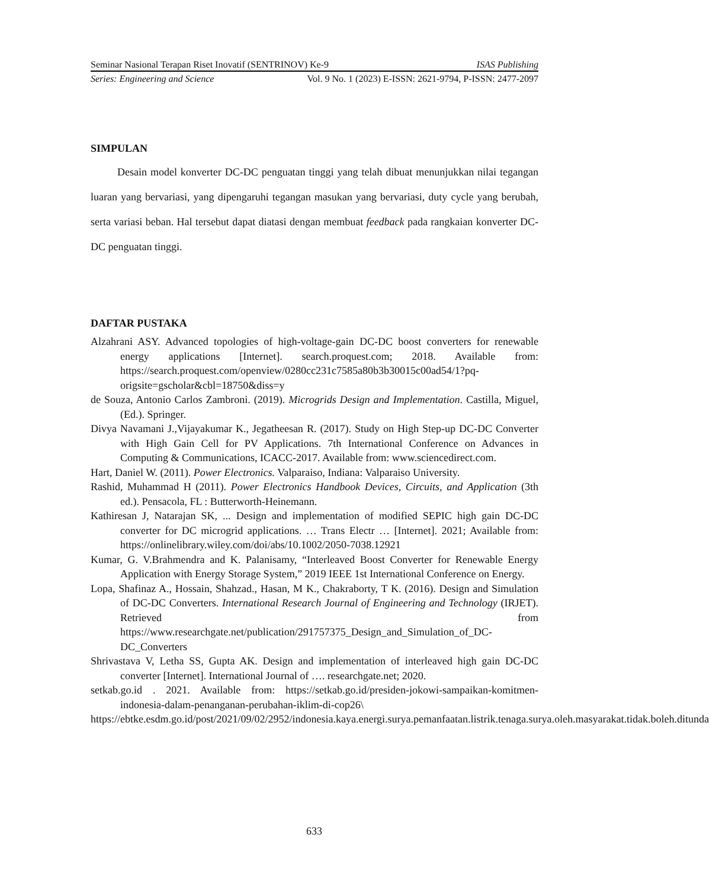Seminar Nasional Terapan Riset Inovatif (SENTRINOV) Ke-9 ISAS Publishing
Series: Engineering and Science Vol. 9 No. 1 (2023) E-ISSN: 2621-9794, P-ISSN: 2477-2097
SIMPULAN
Desain model konverter DC-DC penguatan tinggi yang telah dibuat menunjukkan nilai tegangan luaran yang bervariasi, yang dipengaruhi tegangan masukan yang bervariasi, duty cycle yang berubah, serta variasi beban. Hal tersebut dapat diatasi dengan membuat feedback pada rangkaian konverter DC-DC penguatan tinggi.
DAFTAR PUSTAKA
Alzahrani ASY. Advanced topologies of high-voltage-gain DC-DC boost converters for renewable energy applications [Internet]. search.proquest.com; 2018. Available from: https://search.proquest.com/openview/0280cc231c7585a80b3b30015c00ad54/1?pq-origsite=gscholar&cbl=18750&diss=y
de Souza, Antonio Carlos Zambroni. (2019). Microgrids Design and Implementation. Castilla, Miguel, (Ed.). Springer.
Divya Navamani J.,Vijayakumar K., Jegatheesan R. (2017). Study on High Step-up DC-DC Converter with High Gain Cell for PV Applications. 7th International Conference on Advances in Computing & Communications, ICACC-2017. Available from: www.sciencedirect.com.
Hart, Daniel W. (2011). Power Electronics. Valparaiso, Indiana: Valparaiso University.
Rashid, Muhammad H (2011). Power Electronics Handbook Devices, Circuits, and Application (3th ed.). Pensacola, FL : Butterworth-Heinemann.
Kathiresan J, Natarajan SK, ... Design and implementation of modified SEPIC high gain DC-DC converter for DC microgrid applications. … Trans Electr … [Internet]. 2021; Available from: https://onlinelibrary.wiley.com/doi/abs/10.1002/2050-7038.12921
Kumar, G. V.Brahmendra and K. Palanisamy, “Interleaved Boost Converter for Renewable Energy Application with Energy Storage System,” 2019 IEEE 1st International Conference on Energy.
Lopa, Shafinaz A., Hossain, Shahzad., Hasan, M K., Chakraborty, T K. (2016). Design and Simulation of DC-DC Converters. International Research Journal of Engineering and Technology (IRJET). Retrieved from https://www.researchgate.net/publication/291757375_Design_and_Simulation_of_DC-DC_Converters
Shrivastava V, Letha SS, Gupta AK. Design and implementation of interleaved high gain DC-DC converter [Internet]. International Journal of …. researchgate.net; 2020.
setkab.go.id . 2021. Available from: https://setkab.go.id/presiden-jokowi-sampaikan-komitmen-indonesia-dalam-penanganan-perubahan-iklim-di-cop26\
https://ebtke.esdm.go.id/post/2021/09/02/2952/indonesia.kaya.energi.surya.pemanfaatan.listrik.tenaga.surya.oleh.masyarakat.tidak.boleh.ditunda
633